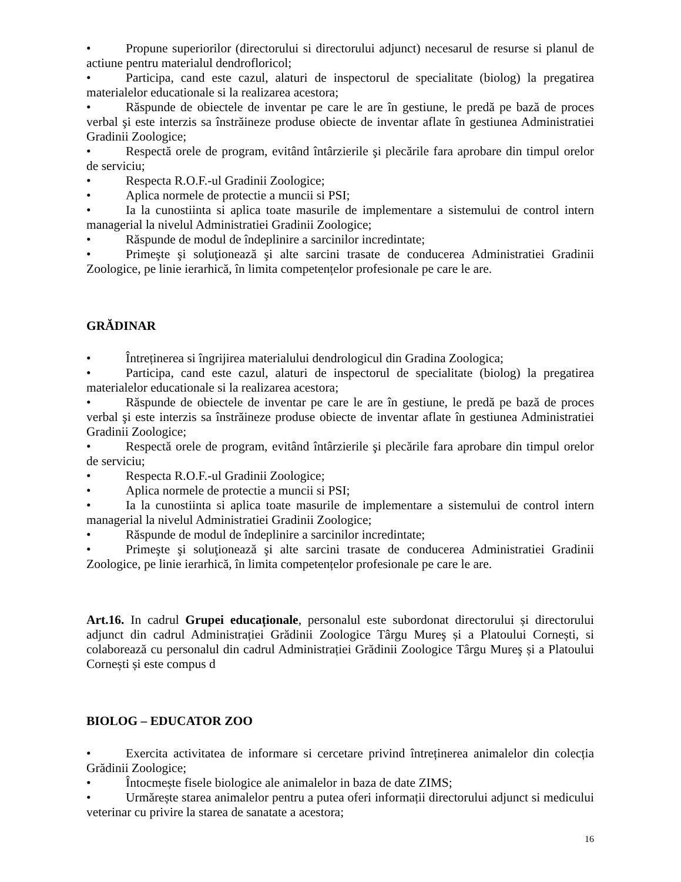• Propune superiorilor (directorului si directorului adjunct) necesarul de resurse si planul de actiune pentru materialul dendrofloricol;
• Participa, cand este cazul, alaturi de inspectorul de specialitate (biolog) la pregatirea materialelor educationale si la realizarea acestora;
• Răspunde de obiectele de inventar pe care le are în gestiune, le predă pe bază de proces verbal şi este interzis sa înstrăineze produse obiecte de inventar aflate în gestiunea Administratiei Gradinii Zoologice;
• Respectă orele de program, evitând întârzierile şi plecările fara aprobare din timpul orelor de serviciu;
• Respecta R.O.F.-ul Gradinii Zoologice;
• Aplica normele de protectie a muncii si PSI;
• Ia la cunostiinta si aplica toate masurile de implementare a sistemului de control intern managerial la nivelul Administratiei Gradinii Zoologice;
• Răspunde de modul de îndeplinire a sarcinilor incredintate;
• Primeşte şi soluţionează şi alte sarcini trasate de conducerea Administratiei Gradinii Zoologice, pe linie ierarhică, în limita competențelor profesionale pe care le are.
GRĂDINAR
• Întreținerea si îngrijirea materialului dendrologicul din Gradina Zoologica;
• Participa, cand este cazul, alaturi de inspectorul de specialitate (biolog) la pregatirea materialelor educationale si la realizarea acestora;
• Răspunde de obiectele de inventar pe care le are în gestiune, le predă pe bază de proces verbal şi este interzis sa înstrăineze produse obiecte de inventar aflate în gestiunea Administratiei Gradinii Zoologice;
• Respectă orele de program, evitând întârzierile şi plecările fara aprobare din timpul orelor de serviciu;
• Respecta R.O.F.-ul Gradinii Zoologice;
• Aplica normele de protectie a muncii si PSI;
• Ia la cunostiinta si aplica toate masurile de implementare a sistemului de control intern managerial la nivelul Administratiei Gradinii Zoologice;
• Răspunde de modul de îndeplinire a sarcinilor incredintate;
• Primeşte şi soluţionează şi alte sarcini trasate de conducerea Administratiei Gradinii Zoologice, pe linie ierarhică, în limita competențelor profesionale pe care le are.
Art.16. In cadrul Grupei educaționale, personalul este subordonat directorului și directorului adjunct din cadrul Administrației Grădinii Zoologice Târgu Mureş și a Platoului Cornești, si colaborează cu personalul din cadrul Administrației Grădinii Zoologice Târgu Mureş și a Platoului Cornești și este compus d
BIOLOG – EDUCATOR ZOO
• Exercita activitatea de informare si cercetare privind întreținerea animalelor din colecția Grădinii Zoologice;
• Întocmește fisele biologice ale animalelor in baza de date ZIMS;
• Urmărește starea animalelor pentru a putea oferi informații directorului adjunct si medicului veterinar cu privire la starea de sanatate a acestora;
16